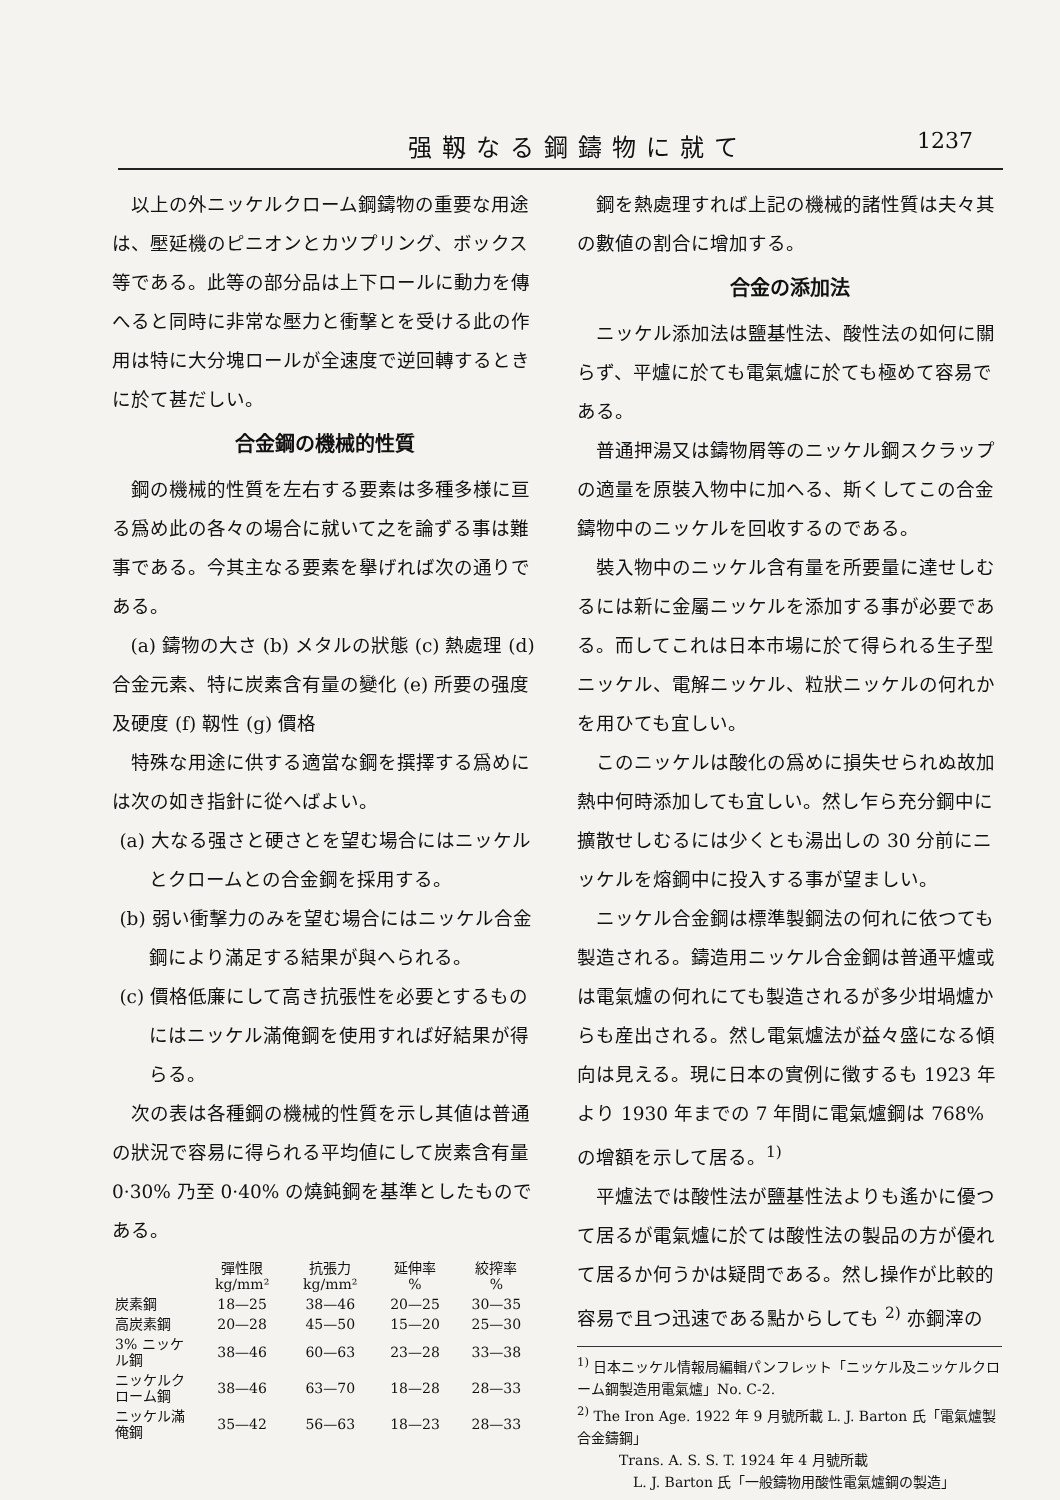强靱なる鋼鑄物に就て 1237
以上の外ニッケルクローム鋼鑄物の重要な用途は、壓延機のピニオンとカツプリング、ボックス等である。此等の部分品は上下ロールに動力を傳へると同時に非常な壓力と衝擊とを受ける此の作用は特に大分塊ロールが全速度で逆回轉するときに於て甚だしい。
合金鋼の機械的性質
鋼の機械的性質を左右する要素は多種多様に亘る爲め此の各々の場合に就いて之を論ずる事は難事である。今其主なる要素を擧げれば次の通りである。
(a) 鑄物の大さ (b) メタルの狀態 (c) 熱處理 (d) 合金元素、特に炭素含有量の變化 (e) 所要の强度及硬度 (f) 靱性 (g) 價格
特殊な用途に供する適當な鋼を撰擇する爲めには次の如き指針に從へばよい。
(a) 大なる强さと硬さとを望む場合にはニッケルとクロームとの合金鋼を採用する。
(b) 弱い衝擊力のみを望む場合にはニッケル合金鋼により滿足する結果が與へられる。
(c) 價格低廉にして高き抗張性を必要とするものにはニッケル滿俺鋼を使用すれば好結果が得らる。
次の表は各種鋼の機械的性質を示し其値は普通の狀況で容易に得られる平均値にして炭素含有量 0·30% 乃至 0·40% の燒鈍鋼を基準としたものである。
| | 彈性限 kg/mm² | 抗張力 kg/mm² | 延伸率 % | 絞搾率 % |
| --- | --- | --- | --- | --- |
| 炭素鋼 | 18—25 | 38—46 | 20—25 | 30—35 |
| 高炭素鋼 | 20—28 | 45—50 | 15—20 | 25—30 |
| 3% ニッケル鋼 | 38—46 | 60—63 | 23—28 | 33—38 |
| ニッケルクローム鋼 | 38—46 | 63—70 | 18—28 | 28—33 |
| ニッケル滿俺鋼 | 35—42 | 56—63 | 18—23 | 28—33 |
鋼を熱處理すれば上記の機械的諸性質は夫々其の數値の割合に增加する。
合金の添加法
ニッケル添加法は鹽基性法、酸性法の如何に關らず、平爐に於ても電氣爐に於ても極めて容易である。
普通押湯又は鑄物屑等のニッケル鋼スクラップの適量を原裝入物中に加へる、斯くしてこの合金鑄物中のニッケルを回收するのである。
裝入物中のニッケル含有量を所要量に達せしむるには新に金屬ニッケルを添加する事が必要である。而してこれは日本市場に於て得られる生子型ニッケル、電解ニッケル、粒狀ニッケルの何れかを用ひても宜しい。
このニッケルは酸化の爲めに損失せられぬ故加熱中何時添加しても宜しい。然し乍ら充分鋼中に擴散せしむるには少くとも湯出しの 30 分前にニッケルを熔鋼中に投入する事が望ましい。
ニッケル合金鋼は標準製鋼法の何れに依つても製造される。鑄造用ニッケル合金鋼は普通平爐或は電氣爐の何れにても製造されるが多少坩堝爐からも産出される。然し電氣爐法が益々盛になる傾向は見える。現に日本の實例に徵するも 1923 年より 1930 年までの 7 年間に電氣爐鋼は 768% の增額を示して居る。<sup>1)</sup>
平爐法では酸性法が鹽基性法よりも遙かに優つて居るが電氣爐に於ては酸性法の製品の方が優れて居るか何うかは疑問である。然し操作が比較的容易で且つ迅速である點からしても <sup>2)</sup> 亦鋼滓の
<sup>1)</sup> 日本ニッケル情報局編輯パンフレット「ニッケル及ニッケルクローム鋼製造用電氣爐」No. C-2.
<sup>2)</sup> The Iron Age. 1922 年 9 月號所載 L. J. Barton 氏「電氣爐製合金鑄鋼」
Trans. A. S. S. T. 1924 年 4 月號所載
L. J. Barton 氏「一般鑄物用酸性電氣爐鋼の製造」